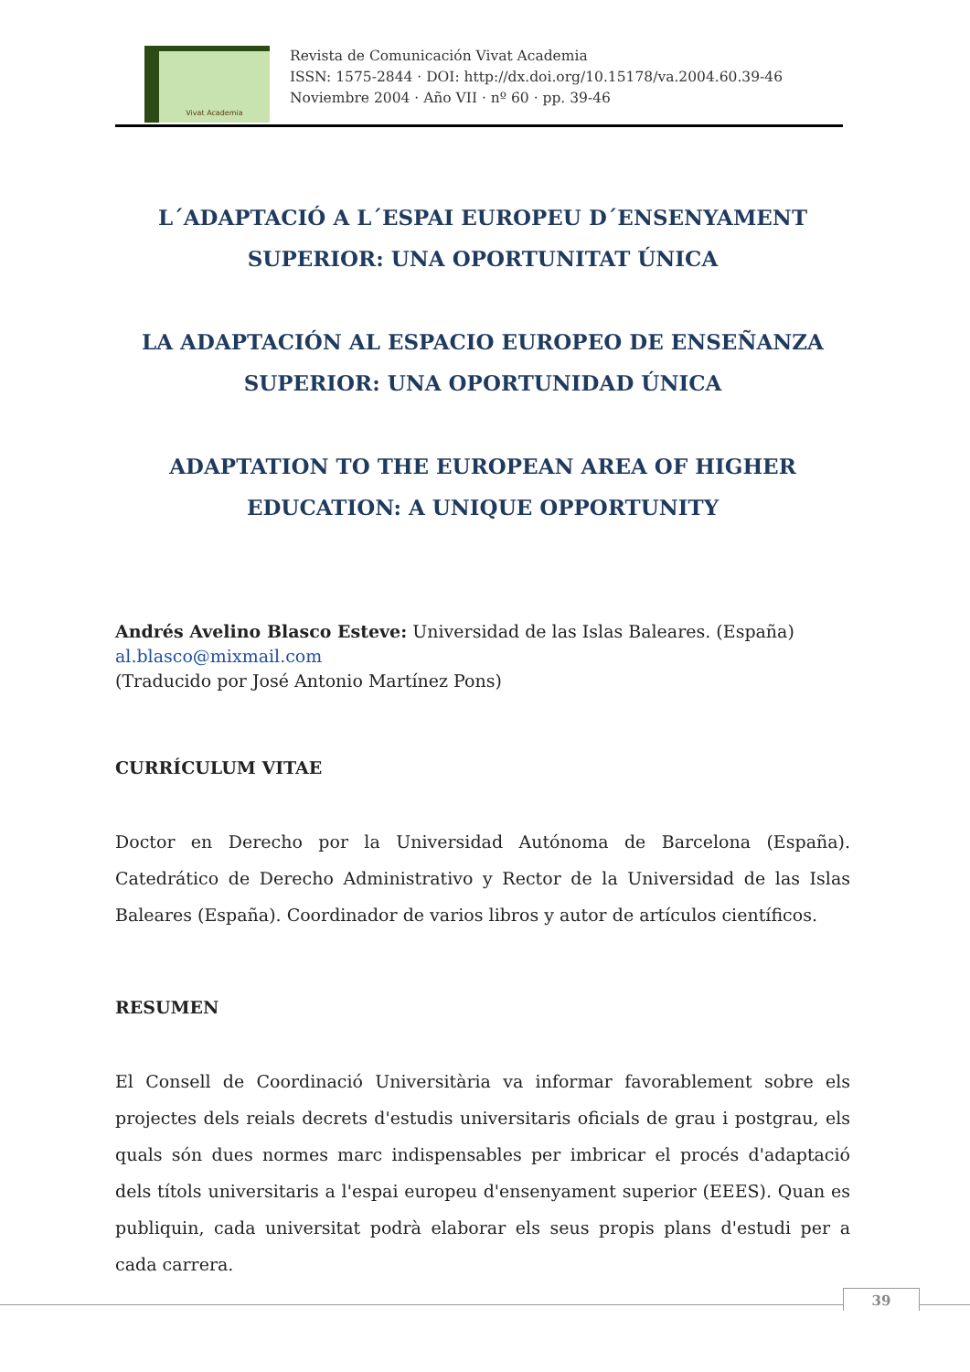Vivat Academia
Revista de Comunicación Vivat Academia
ISSN: 1575-2844 · DOI: http://dx.doi.org/10.15178/va.2004.60.39-46
Noviembre 2004 · Año VII · nº 60 · pp. 39-46
L´ADAPTACIÓ A L´ESPAI EUROPEU D´ENSENYAMENT SUPERIOR: UNA OPORTUNITAT ÚNICA
LA ADAPTACIÓN AL ESPACIO EUROPEO DE ENSEÑANZA SUPERIOR: UNA OPORTUNIDAD ÚNICA
ADAPTATION TO THE EUROPEAN AREA OF HIGHER EDUCATION: A UNIQUE OPPORTUNITY
Andrés Avelino Blasco Esteve: Universidad de las Islas Baleares. (España)
al.blasco@mixmail.com
(Traducido por José Antonio Martínez Pons)
CURRÍCULUM VITAE
Doctor en Derecho por la Universidad Autónoma de Barcelona (España). Catedrático de Derecho Administrativo y Rector de la Universidad de las Islas Baleares (España). Coordinador de varios libros y autor de artículos científicos.
RESUMEN
El Consell de Coordinació Universitària va informar favorablement sobre els projectes dels reials decrets d'estudis universitaris oficials de grau i postgrau, els quals són dues normes marc indispensables per imbricar el procés d'adaptació dels títols universitaris a l'espai europeu d'ensenyament superior (EEES). Quan es publiquin, cada universitat podrà elaborar els seus propis plans d'estudi per a cada carrera.
39